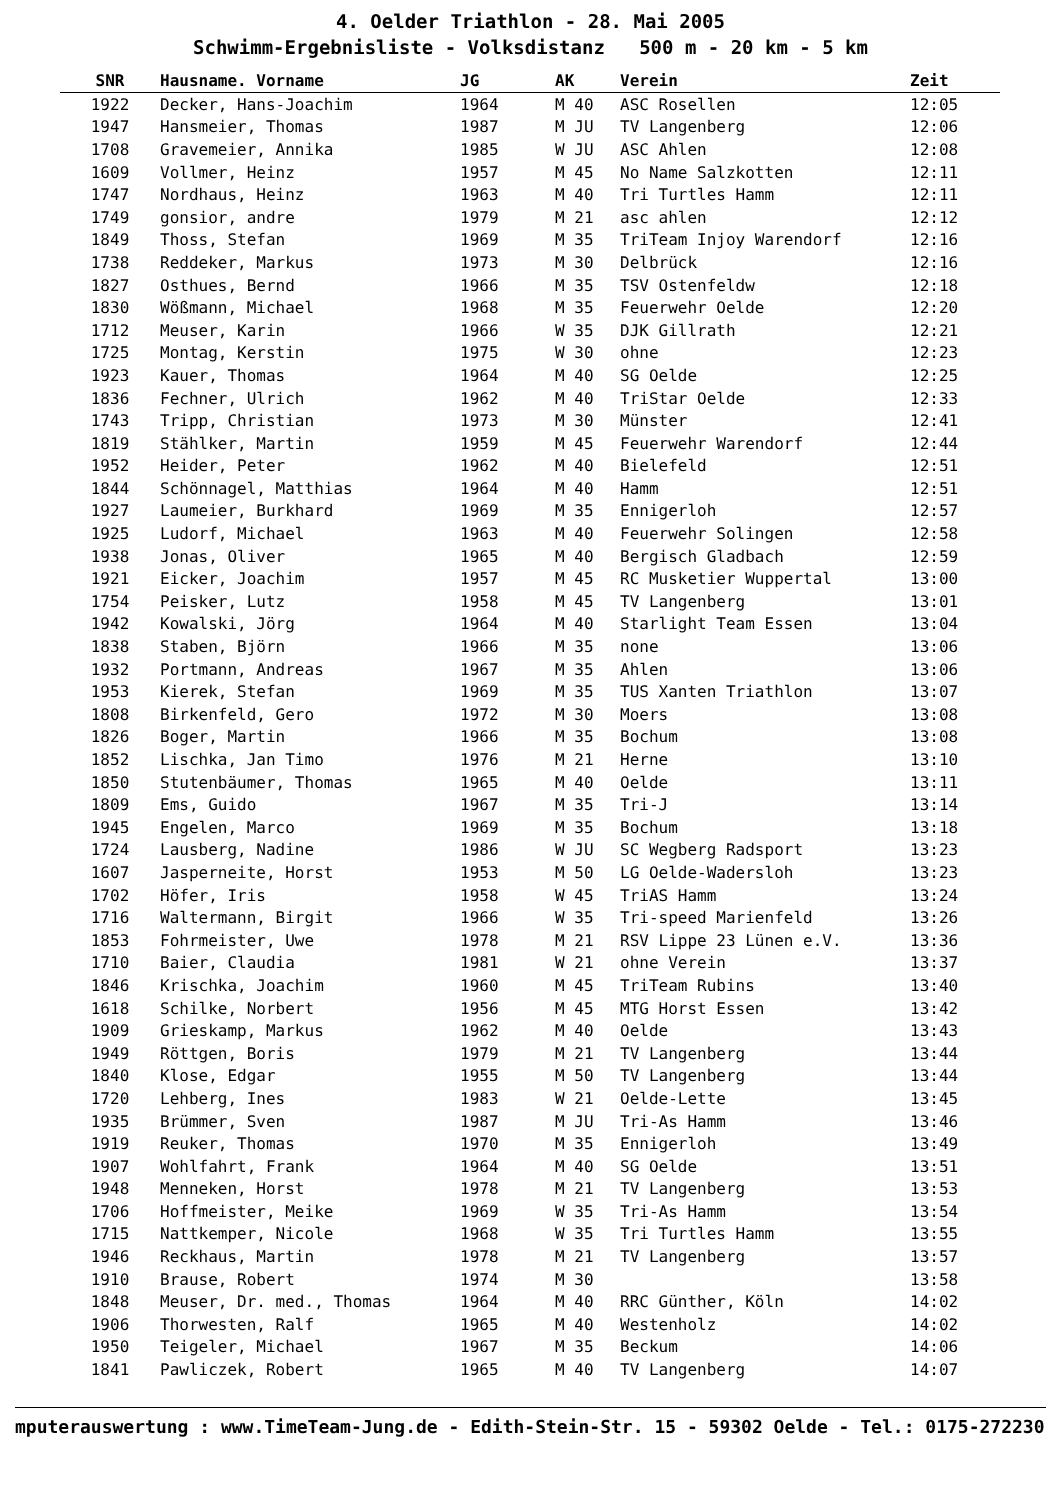4. Oelder Triathlon - 28. Mai 2005
Schwimm-Ergebnisliste - Volksdistanz 500 m - 20 km - 5 km
| SNR | Hausname. Vorname | JG | AK | Verein | Zeit |
| --- | --- | --- | --- | --- | --- |
| 1922 | Decker, Hans-Joachim | 1964 | M 40 | ASC Rosellen | 12:05 |
| 1947 | Hansmeier, Thomas | 1987 | M JU | TV Langenberg | 12:06 |
| 1708 | Gravemeier, Annika | 1985 | W JU | ASC Ahlen | 12:08 |
| 1609 | Vollmer, Heinz | 1957 | M 45 | No Name Salzkotten | 12:11 |
| 1747 | Nordhaus, Heinz | 1963 | M 40 | Tri Turtles Hamm | 12:11 |
| 1749 | gonsior, andre | 1979 | M 21 | asc ahlen | 12:12 |
| 1849 | Thoss, Stefan | 1969 | M 35 | TriTeam Injoy Warendorf | 12:16 |
| 1738 | Reddeker, Markus | 1973 | M 30 | Delbrück | 12:16 |
| 1827 | Osthues, Bernd | 1966 | M 35 | TSV Ostenfeldw | 12:18 |
| 1830 | Wößmann, Michael | 1968 | M 35 | Feuerwehr Oelde | 12:20 |
| 1712 | Meuser, Karin | 1966 | W 35 | DJK Gillrath | 12:21 |
| 1725 | Montag, Kerstin | 1975 | W 30 | ohne | 12:23 |
| 1923 | Kauer, Thomas | 1964 | M 40 | SG Oelde | 12:25 |
| 1836 | Fechner, Ulrich | 1962 | M 40 | TriStar Oelde | 12:33 |
| 1743 | Tripp, Christian | 1973 | M 30 | Münster | 12:41 |
| 1819 | Stählker, Martin | 1959 | M 45 | Feuerwehr Warendorf | 12:44 |
| 1952 | Heider, Peter | 1962 | M 40 | Bielefeld | 12:51 |
| 1844 | Schönnagel, Matthias | 1964 | M 40 | Hamm | 12:51 |
| 1927 | Laumeier, Burkhard | 1969 | M 35 | Ennigerloh | 12:57 |
| 1925 | Ludorf, Michael | 1963 | M 40 | Feuerwehr Solingen | 12:58 |
| 1938 | Jonas, Oliver | 1965 | M 40 | Bergisch Gladbach | 12:59 |
| 1921 | Eicker, Joachim | 1957 | M 45 | RC Musketier Wuppertal | 13:00 |
| 1754 | Peisker, Lutz | 1958 | M 45 | TV Langenberg | 13:01 |
| 1942 | Kowalski, Jörg | 1964 | M 40 | Starlight Team Essen | 13:04 |
| 1838 | Staben, Björn | 1966 | M 35 | none | 13:06 |
| 1932 | Portmann, Andreas | 1967 | M 35 | Ahlen | 13:06 |
| 1953 | Kierek, Stefan | 1969 | M 35 | TUS Xanten Triathlon | 13:07 |
| 1808 | Birkenfeld, Gero | 1972 | M 30 | Moers | 13:08 |
| 1826 | Boger, Martin | 1966 | M 35 | Bochum | 13:08 |
| 1852 | Lischka, Jan Timo | 1976 | M 21 | Herne | 13:10 |
| 1850 | Stutenbäumer, Thomas | 1965 | M 40 | Oelde | 13:11 |
| 1809 | Ems, Guido | 1967 | M 35 | Tri-J | 13:14 |
| 1945 | Engelen, Marco | 1969 | M 35 | Bochum | 13:18 |
| 1724 | Lausberg, Nadine | 1986 | W JU | SC Wegberg Radsport | 13:23 |
| 1607 | Jasperneite, Horst | 1953 | M 50 | LG Oelde-Wadersloh | 13:23 |
| 1702 | Höfer, Iris | 1958 | W 45 | TriAS Hamm | 13:24 |
| 1716 | Waltermann, Birgit | 1966 | W 35 | Tri-speed Marienfeld | 13:26 |
| 1853 | Fohrmeister, Uwe | 1978 | M 21 | RSV Lippe 23 Lünen e.V. | 13:36 |
| 1710 | Baier, Claudia | 1981 | W 21 | ohne Verein | 13:37 |
| 1846 | Krischka, Joachim | 1960 | M 45 | TriTeam Rubins | 13:40 |
| 1618 | Schilke, Norbert | 1956 | M 45 | MTG Horst Essen | 13:42 |
| 1909 | Grieskamp, Markus | 1962 | M 40 | Oelde | 13:43 |
| 1949 | Röttgen, Boris | 1979 | M 21 | TV Langenberg | 13:44 |
| 1840 | Klose, Edgar | 1955 | M 50 | TV Langenberg | 13:44 |
| 1720 | Lehberg, Ines | 1983 | W 21 | Oelde-Lette | 13:45 |
| 1935 | Brümmer, Sven | 1987 | M JU | Tri-As Hamm | 13:46 |
| 1919 | Reuker, Thomas | 1970 | M 35 | Ennigerloh | 13:49 |
| 1907 | Wohlfahrt, Frank | 1964 | M 40 | SG Oelde | 13:51 |
| 1948 | Menneken, Horst | 1978 | M 21 | TV Langenberg | 13:53 |
| 1706 | Hoffmeister, Meike | 1969 | W 35 | Tri-As Hamm | 13:54 |
| 1715 | Nattkemper, Nicole | 1968 | W 35 | Tri Turtles Hamm | 13:55 |
| 1946 | Reckhaus, Martin | 1978 | M 21 | TV Langenberg | 13:57 |
| 1910 | Brause, Robert | 1974 | M 30 | | 13:58 |
| 1848 | Meuser, Dr. med., Thomas | 1964 | M 40 | RRC Günther, Köln | 14:02 |
| 1906 | Thorwesten, Ralf | 1965 | M 40 | Westenholz | 14:02 |
| 1950 | Teigeler, Michael | 1967 | M 35 | Beckum | 14:06 |
| 1841 | Pawliczek, Robert | 1965 | M 40 | TV Langenberg | 14:07 |
mputerauswertung : www.TimeTeam-Jung.de - Edith-Stein-Str. 15 - 59302 Oelde - Tel.: 0175-2722301